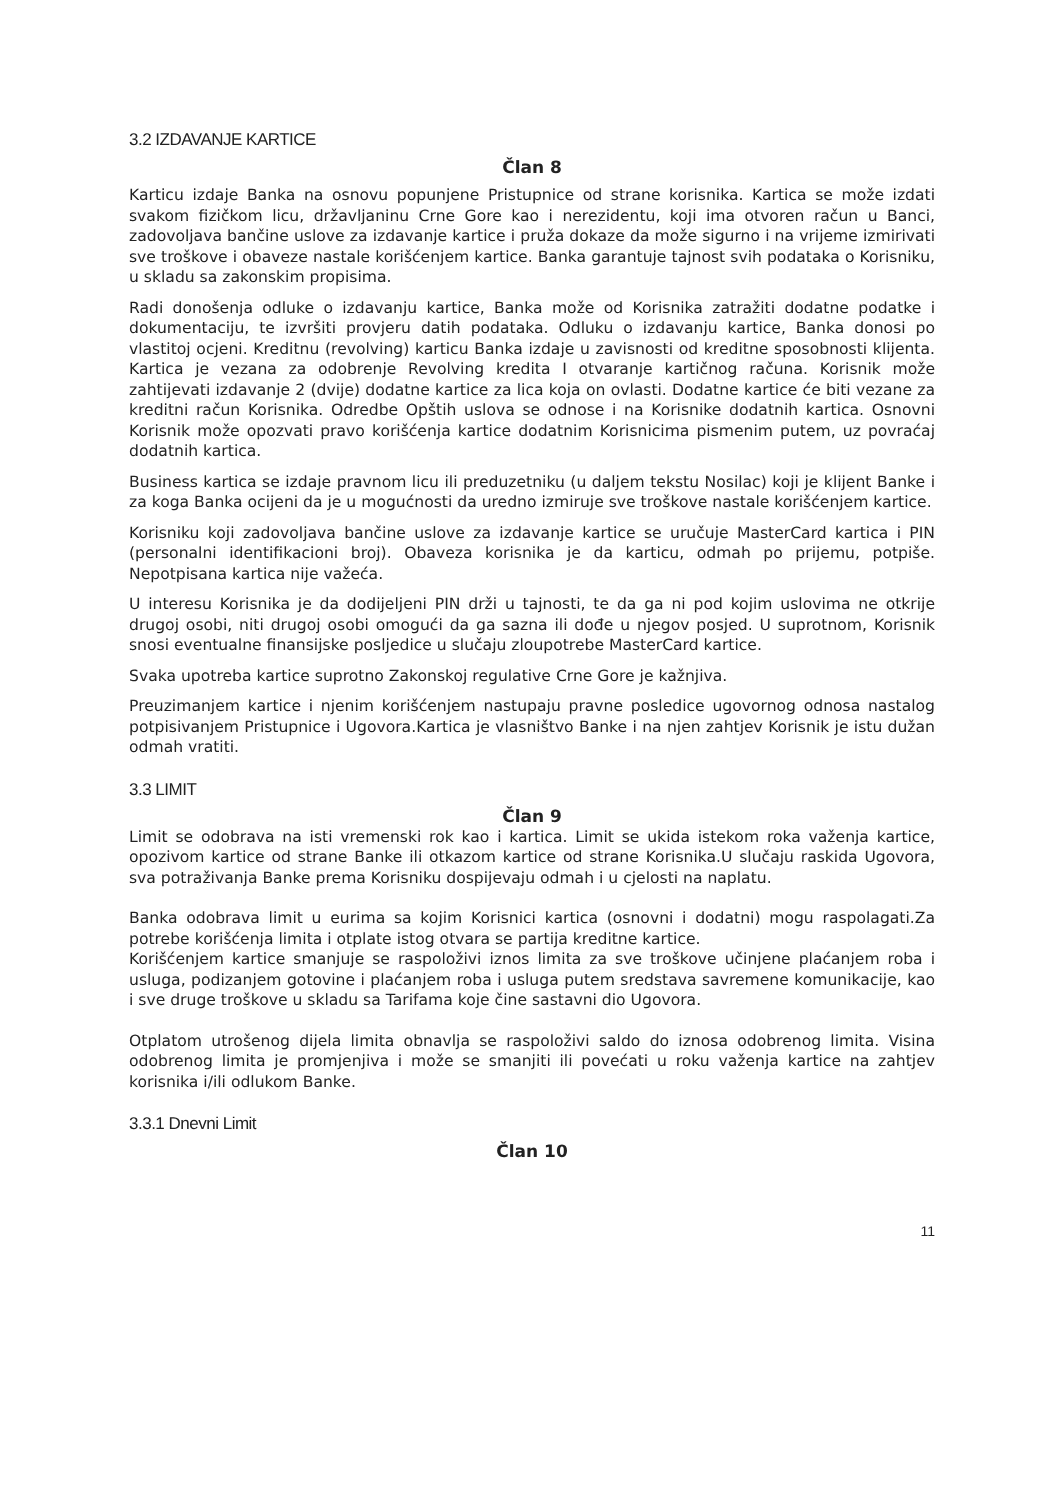3.2 IZDAVANJE KARTICE
Član 8
Karticu izdaje Banka na osnovu popunjene Pristupnice od strane korisnika. Kartica se može izdati svakom fizičkom licu, državljaninu Crne Gore kao i nerezidentu, koji ima otvoren račun u Banci, zadovoljava bančine uslove za izdavanje kartice i pruža dokaze da može sigurno i na vrijeme izmirivati sve troškove i obaveze nastale korišćenjem kartice. Banka garantuje tajnost svih podataka o Korisniku, u skladu sa zakonskim propisima.
Radi donošenja odluke o izdavanju kartice, Banka može od Korisnika zatražiti dodatne podatke i dokumentaciju, te izvršiti provjeru datih podataka. Odluku o izdavanju kartice, Banka donosi po vlastitoj ocjeni. Kreditnu (revolving) karticu Banka izdaje u zavisnosti od kreditne sposobnosti klijenta. Kartica je vezana za odobrenje Revolving kredita I otvaranje kartičnog računa. Korisnik može zahtijevati izdavanje 2 (dvije) dodatne kartice za lica koja on ovlasti. Dodatne kartice će biti vezane za kreditni račun Korisnika. Odredbe Opštih uslova se odnose i na Korisnike dodatnih kartica. Osnovni Korisnik može opozvati pravo korišćenja kartice dodatnim Korisnicima pismenim putem, uz povraćaj dodatnih kartica.
Business kartica se izdaje pravnom licu ili preduzetniku (u daljem tekstu Nosilac) koji je klijent Banke i za koga Banka ocijeni da je u mogućnosti da uredno izmiruje sve troškove nastale korišćenjem kartice.
Korisniku koji zadovoljava bančine uslove za izdavanje kartice se uručuje MasterCard kartica i PIN (personalni identifikacioni broj). Obaveza korisnika je da karticu, odmah po prijemu, potpiše. Nepotpisana kartica nije važeća.
U interesu Korisnika je da dodijeljeni PIN drži u tajnosti, te da ga ni pod kojim uslovima ne otkrije drugoj osobi, niti drugoj osobi omogući da ga sazna ili dođe u njegov posjed. U suprotnom, Korisnik snosi eventualne finansijske posljedice u slučaju zloupotrebe MasterCard kartice.
Svaka upotreba kartice suprotno Zakonskoj regulative Crne Gore je kažnjiva.
Preuzimanjem kartice i njenim korišćenjem nastupaju pravne posledice ugovornog odnosa nastalog potpisivanjem Pristupnice i Ugovora.Kartica je vlasništvo Banke i na njen zahtjev Korisnik je istu dužan odmah vratiti.
3.3 LIMIT
Član 9
Limit se odobrava na isti vremenski rok kao i kartica. Limit se ukida istekom roka važenja kartice, opozivom kartice od strane Banke ili otkazom kartice od strane Korisnika.U slučaju raskida Ugovora, sva potraživanja Banke prema Korisniku dospijevaju odmah i u cjelosti na naplatu.
Banka odobrava limit u eurima sa kojim Korisnici kartica (osnovni i dodatni) mogu raspolagati.Za potrebe korišćenja limita i otplate istog otvara se partija kreditne kartice.
Korišćenjem kartice smanjuje se raspoloživi iznos limita za sve troškove učinjene plaćanjem roba i usluga, podizanjem gotovine i plaćanjem roba i usluga putem sredstava savremene komunikacije, kao i sve druge troškove u skladu sa Tarifama koje čine sastavni dio Ugovora.
Otplatom utrošenog dijela limita obnavlja se raspoloživi saldo do iznosa odobrenog limita. Visina odobrenog limita je promjenjiva i može se smanjiti ili povećati u roku važenja kartice na zahtjev korisnika i/ili odlukom Banke.
3.3.1 Dnevni Limit
Član 10
11